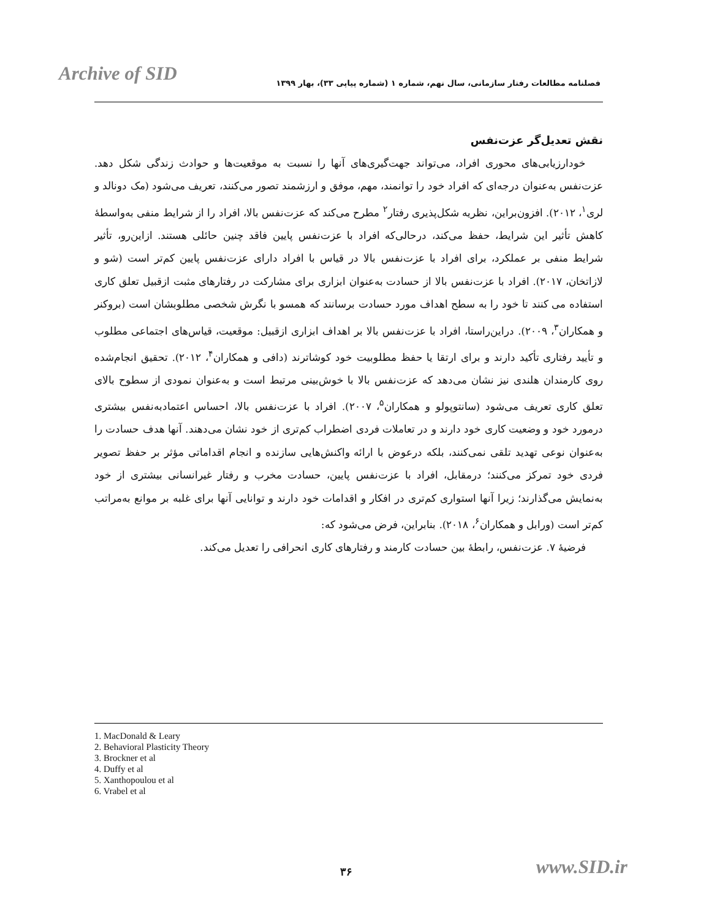Archive of SID فصلنامه مطالعات رفتار سازمانی، سال نهم، شماره ۱ (شماره پیاپی ۳۳)، بهار ۱۳۹۹
نقش تعدیل‌گر عزت‌نفس
خودارزیابی‌های محوری افراد، می‌تواند جهت‌گیری‌های آنها را نسبت به موقعیت‌ها و حوادث زندگی شکل دهد. عزت‌نفس به‌عنوان درجه‌ای که افراد خود را توانمند، مهم، موفق و ارزشمند تصور می‌کنند، تعریف می‌شود (مک دونالد و لری<sup>۱</sup>، ۲۰۱۲). افزون‌براین، نظریه شکل‌پذیری رفتار<sup>۲</sup> مطرح می‌کند که عزت‌نفس بالا، افراد را از شرایط منفی به‌واسطهٔ کاهش تأثیر این شرایط، حفظ می‌کند، درحالی‌که افراد با عزت‌نفس پایین فاقد چنین حائلی هستند. ازاین‌رو، تأثیر شرایط منفی بر عملکرد، برای افراد با عزت‌نفس بالا در قیاس با افراد دارای عزت‌نفس پایین کم‌تر است (شو و لازاتخان، ۲۰۱۷). افراد با عزت‌نفس بالا از حسادت به‌عنوان ابزاری برای مشارکت در رفتارهای مثبت ازقبیل تعلق کاری استفاده می کنند تا خود را به سطح اهداف مورد حسادت برسانند که همسو با نگرش شخصی مطلوبشان است (بروکنر و همکاران<sup>۳</sup>، ۲۰۰۹). دراین‌راستا، افراد با عزت‌نفس بالا بر اهداف ابزاری ازقبیل: موقعیت، قیاس‌های اجتماعی مطلوب و تأیید رفتاری تأکید دارند و برای ارتقا یا حفظ مطلوبیت خود کوشاترند (دافی و همکاران<sup>۴</sup>، ۲۰۱۲). تحقیق انجام‌شده روی کارمندان هلندی نیز نشان می‌دهد که عزت‌نفس بالا با خوش‌بینی مرتبط است و به‌عنوان نمودی از سطوح بالای تعلق کاری تعریف می‌شود (سانتوپولو و همکاران<sup>۵</sup>، ۲۰۰۷). افراد با عزت‌نفس بالا، احساس اعتمادبه‌نفس بیشتری درمورد خود و وضعیت کاری خود دارند و در تعاملات فردی اضطراب کم‌تری از خود نشان می‌دهند. آنها هدف حسادت را به‌عنوان نوعی تهدید تلقی نمی‌کنند، بلکه درعوض با ارائه واکنش‌هایی سازنده و انجام اقداماتی مؤثر بر حفظ تصویر فردی خود تمرکز می‌کنند؛ درمقابل، افراد با عزت‌نفس پایین، حسادت مخرب و رفتار غیرانسانی بیشتری از خود به‌نمایش می‌گذارند؛ زیرا آنها استواری کم‌تری در افکار و اقدامات خود دارند و توانایی آنها برای غلبه بر موانع به‌مراتب کم‌تر است (ورابل و همکاران<sup>۶</sup>، ۲۰۱۸). بنابراین، فرض می‌شود که:
فرضیهٔ ۷. عزت‌نفس، رابطهٔ بین حسادت کارمند و رفتارهای کاری انحرافی را تعدیل می‌کند.
1. MacDonald & Leary
2. Behavioral Plasticity Theory
3. Brockner et al
4. Duffy et al
5. Xanthopoulou et al
6. Vrabel et al
۳۶ www.SID.ir